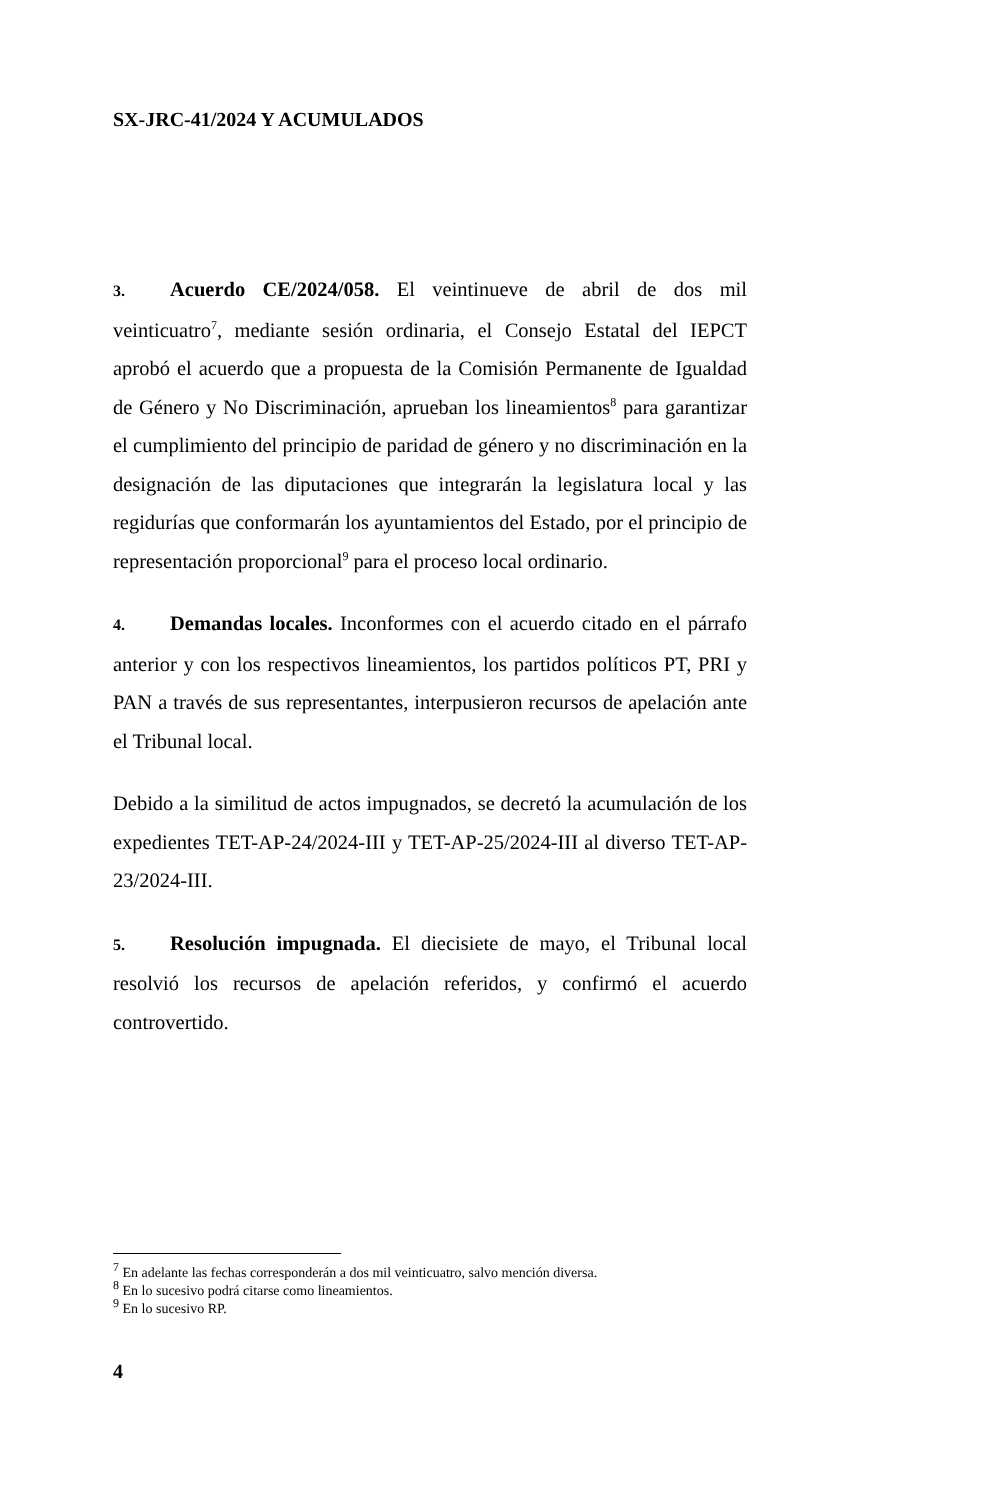SX-JRC-41/2024 Y ACUMULADOS
3. Acuerdo CE/2024/058. El veintinueve de abril de dos mil veinticuatro<sup>7</sup>, mediante sesión ordinaria, el Consejo Estatal del IEPCT aprobó el acuerdo que a propuesta de la Comisión Permanente de Igualdad de Género y No Discriminación, aprueban los lineamientos<sup>8</sup> para garantizar el cumplimiento del principio de paridad de género y no discriminación en la designación de las diputaciones que integrarán la legislatura local y las regidurías que conformarán los ayuntamientos del Estado, por el principio de representación proporcional<sup>9</sup> para el proceso local ordinario.
4. Demandas locales. Inconformes con el acuerdo citado en el párrafo anterior y con los respectivos lineamientos, los partidos políticos PT, PRI y PAN a través de sus representantes, interpusieron recursos de apelación ante el Tribunal local.
Debido a la similitud de actos impugnados, se decretó la acumulación de los expedientes TET-AP-24/2024-III y TET-AP-25/2024-III al diverso TET-AP-23/2024-III.
5. Resolución impugnada. El diecisiete de mayo, el Tribunal local resolvió los recursos de apelación referidos, y confirmó el acuerdo controvertido.
<sup>7</sup> En adelante las fechas corresponderán a dos mil veinticuatro, salvo mención diversa.
<sup>8</sup> En lo sucesivo podrá citarse como lineamientos.
<sup>9</sup> En lo sucesivo RP.
4